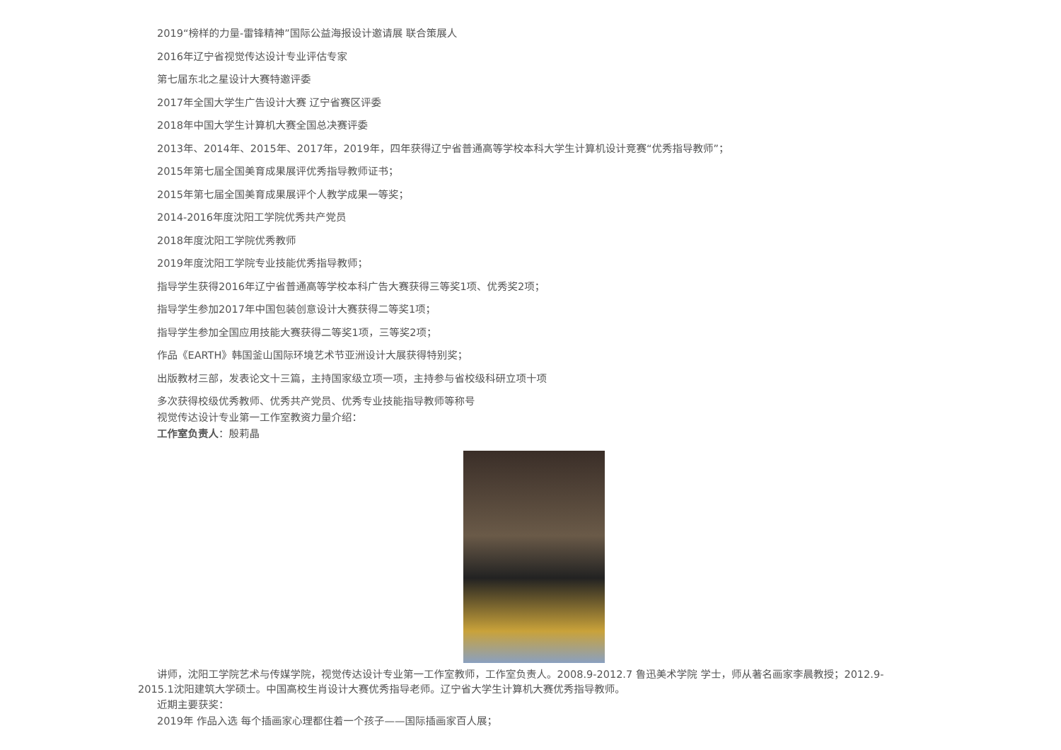2019“榜样的力量-雷锋精神”国际公益海报设计邀请展 联合策展人
2016年辽宁省视觉传达设计专业评估专家
第七届东北之星设计大赛特邀评委
2017年全国大学生广告设计大赛 辽宁省赛区评委
2018年中国大学生计算机大赛全国总决赛评委
2013年、2014年、2015年、2017年，2019年，四年获得辽宁省普通高等学校本科大学生计算机设计竞赛“优秀指导教师”；
2015年第七届全国美育成果展评优秀指导教师证书；
2015年第七届全国美育成果展评个人教学成果一等奖；
2014-2016年度沈阳工学院优秀共产党员
2018年度沈阳工学院优秀教师
2019年度沈阳工学院专业技能优秀指导教师；
指导学生获得2016年辽宁省普通高等学校本科广告大赛获得三等奖1项、优秀奖2项；
指导学生参加2017年中国包装创意设计大赛获得二等奖1项；
指导学生参加全国应用技能大赛获得二等奖1项，三等奖2项；
作品《EARTH》韩国釜山国际环境艺术节亚洲设计大展获得特别奖；
出版教材三部，发表论文十三篇，主持国家级立项一项，主持参与省校级科研立项十项
多次获得校级优秀教师、优秀共产党员、优秀专业技能指导教师等称号
视觉传达设计专业第一工作室教资力量介绍：
工作室负责人：殷莉晶
讲师，沈阳工学院艺术与传媒学院，视觉传达设计专业第一工作室教师，工作室负责人。2008.9-2012.7 鲁迅美术学院 学士，师从著名画家李晨教授；2012.9-2015.1沈阳建筑大学硕士。中国高校生肖设计大赛优秀指导老师。辽宁省大学生计算机大赛优秀指导教师。
近期主要获奖：
2019年 作品入选 每个插画家心理都住着一个孩子——国际插画家百人展；